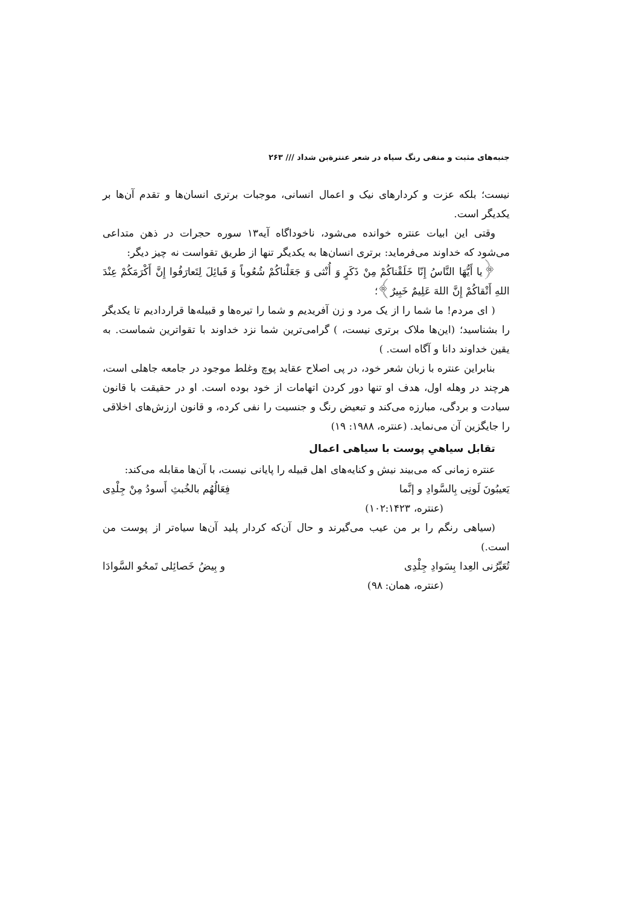جنبه‌های مثبت و منفی رنگ سیاه در شعر عنترةبن شداد /// ۲۶۳
نیست؛ بلکه عزت و کردارهای نیک و اعمال انسانی، موجبات برتری انسان‌ها و تقدم آن‌ها بر یکدیگر است.
وقتی این ابیات عنتره خوانده می‌شود، ناخوداگاه آیه۱۳ سوره حجرات در ذهن متداعی می‌شود که خداوند می‌فرماید: برتری انسان‌ها به یکدیگر تنها از طریق تقواست نه چیز دیگر:
﴿یا أَیُّهَا النَّاسُ إِنّا خَلَقْناکُمْ مِنْ ذَکَرٍ وَ أُنْثی وَ جَعَلْناکُمْ شُعُوباً وَ قَبائِلَ لِتَعارَفُوا إِنَّ أَکْرَمَکُمْ عِنْدَ اللهِ أَتْقاکُمْ إِنَّ اللهَ عَلِیمٌ خَبِیرٌ﴾؛
( ای مردم! ما شما را از یک مرد و زن آفریدیم و شما را تیره‌ها و قبیله‌ها قراردادیم تا یکدیگر را بشناسید؛ (این‌ها ملاک برتری نیست، ) گرامی‌ترین شما نزد خداوند با تقواترین شماست. به یقین خداوند دانا و آگاه است. )
بنابراین عنتره با زبان شعر خود، در پی اصلاح عقاید پوچ وغلط موجود در جامعه جاهلی است، هرچند در وهله اول، هدف او تنها دور کردن اتهامات از خود بوده است. او در حقیقت با قانون سیادت و بردگی، مبارزه می‌کند و تبعیض رنگ و جنسیت را نفی کرده، و قانون ارزش‌های اخلاقی را جایگزین آن می‌نماید. (عنتره، ۱۹۸۸: ۱۹)
تقابل سیاهیِ پوست با سیاهی اعمال
عنتره زمانی که می‌بیند نیش و کنایه‌های اهل قبیله را پایانی نیست، با آن‌ها مقابله می‌کند:
یَعیبُونَ لَونِی بِالسَّوادِ و إنَّما فِعَالُهُم بالخُبثِ أَسودُ مِنْ جِلْدِی
(عنتره، ۱۰۲:۱۴۲۳)
(سیاهی رنگم را بر من عیب می‌گیرند و حال آن‌که کردار پلید آن‌ها سیاه‌تر از پوست من است.)
تُعَیِّرُنی العِدا بِسَوادِ جِلْدِی و بِیضُ خَصائِلی تَمحُو السَّوادَا
(عنتره، همان: ۹۸)